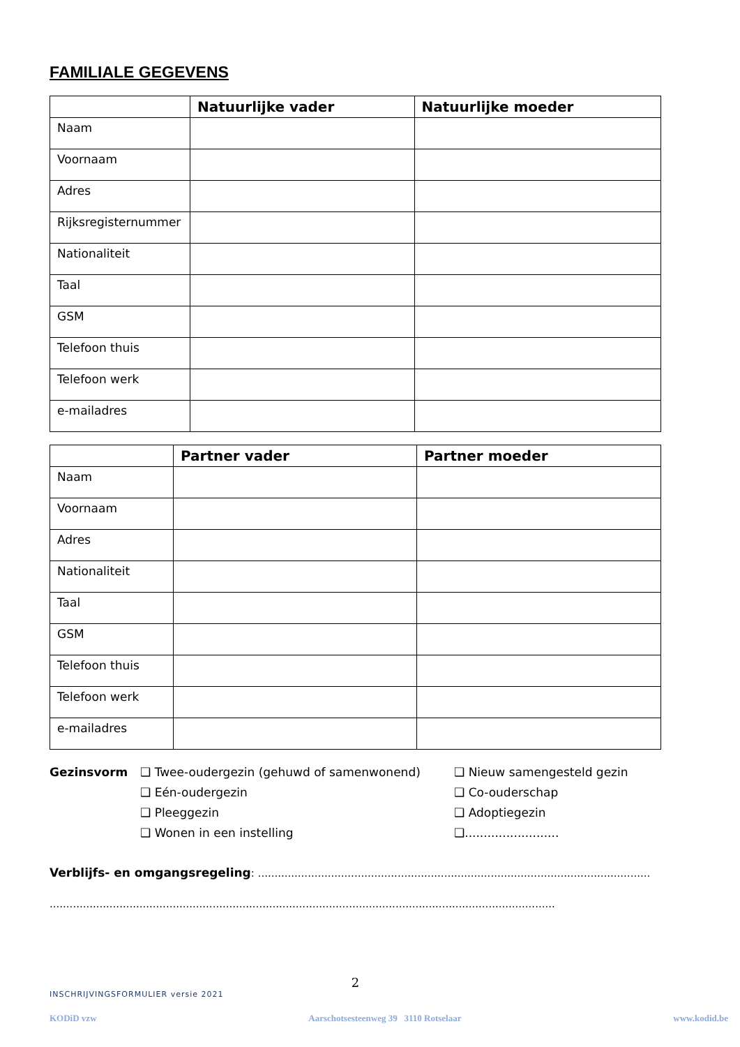FAMILIALE GEGEVENS
| | Natuurlijke vader | Natuurlijke moeder |
| --- | --- | --- |
| Naam | | |
| Voornaam | | |
| Adres | | |
| Rijksregisternummer | | |
| Nationaliteit | | |
| Taal | | |
| GSM | | |
| Telefoon thuis | | |
| Telefoon werk | | |
| e-mailadres | | |
| | Partner vader | Partner moeder |
| --- | --- | --- |
| Naam | | |
| Voornaam | | |
| Adres | | |
| Nationaliteit | | |
| Taal | | |
| GSM | | |
| Telefoon thuis | | |
| Telefoon werk | | |
| e-mailadres | | |
Gezinsvorm ❑ Twee-oudergezin (gehuwd of samenwonend)
❑ Eén-oudergezin
❑ Pleeggezin
❑ Wonen in een instelling
❑ Nieuw samengesteld gezin
❑ Co-ouderschap
❑ Adoptiegezin
❑.........................
Verblijfs- en omgangsregeling: ......................................................................................................................
........................................................................................................................................................
2
INSCHRIJVINGSFORMULIER versie 2021
KODiD vzw Aarschotsesteenweg 39 3110 Rotselaar www.kodid.be